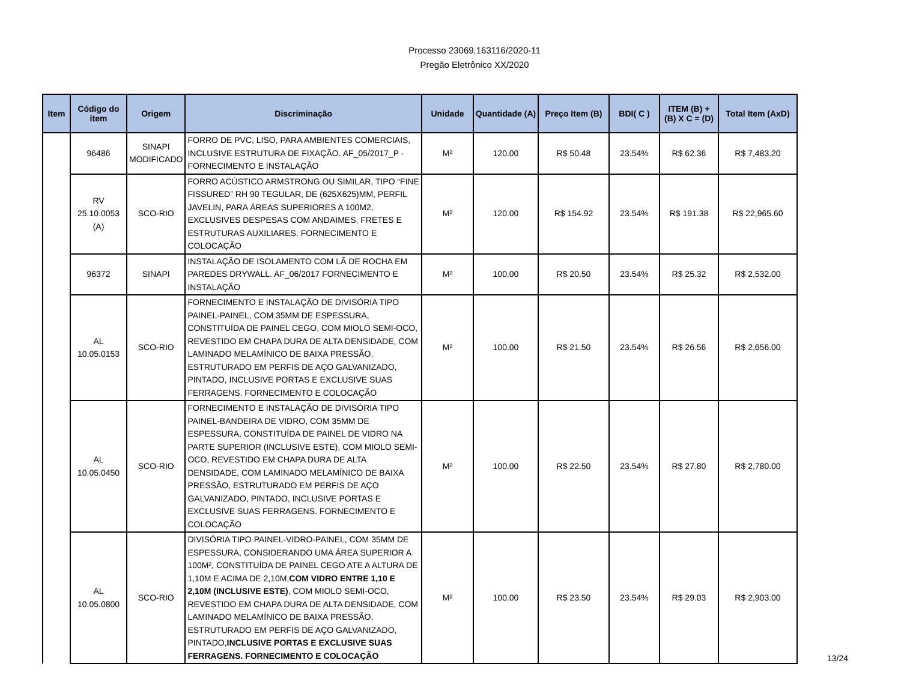Processo 23069.163116/2020-11
Pregão Eletrônico XX/2020
| Item | Código do item | Origem | Discriminação | Unidade | Quantidade (A) | Preço Item (B) | BDI( C ) | ITEM (B) + (B) X C = (D) | Total Item (AxD) |
| --- | --- | --- | --- | --- | --- | --- | --- | --- | --- |
| | 96486 | SINAPI MODIFICADO | FORRO DE PVC, LISO, PARA AMBIENTES COMERCIAIS, INCLUSIVE ESTRUTURA DE FIXAÇÃO. AF_05/2017_P - FORNECIMENTO E INSTALAÇÃO | M² | 120.00 | R$ 50.48 | 23.54% | R$ 62.36 | R$ 7,483.20 |
| | RV 25.10.0053 (A) | SCO-RIO | FORRO ACÚSTICO ARMSTRONG OU SIMILAR, TIPO “FINE FISSURED” RH 90 TEGULAR, DE (625X625)MM, PERFIL JAVELIN, PARA ÁREAS SUPERIORES A 100M2, EXCLUSIVES DESPESAS COM ANDAIMES, FRETES E ESTRUTURAS AUXILIARES. FORNECIMENTO E COLOCAÇÃO | M² | 120.00 | R$ 154.92 | 23.54% | R$ 191.38 | R$ 22,965.60 |
| | 96372 | SINAPI | INSTALAÇÃO DE ISOLAMENTO COM LÃ DE ROCHA EM PAREDES DRYWALL. AF_06/2017 FORNECIMENTO E INSTALAÇÃO | M² | 100.00 | R$ 20.50 | 23.54% | R$ 25.32 | R$ 2,532.00 |
| | AL 10.05.0153 | SCO-RIO | FORNECIMENTO E INSTALAÇÃO DE DIVISÓRIA TIPO PAINEL-PAINEL, COM 35MM DE ESPESSURA, CONSTITUÍDA DE PAINEL CEGO, COM MIOLO SEMI-OCO, REVESTIDO EM CHAPA DURA DE ALTA DENSIDADE, COM LAMINADO MELAMÍNICO DE BAIXA PRESSÃO, ESTRUTURADO EM PERFIS DE AÇO GALVANIZADO, PINTADO, INCLUSIVE PORTAS E EXCLUSIVE SUAS FERRAGENS. FORNECIMENTO E COLOCAÇÃO | M² | 100.00 | R$ 21.50 | 23.54% | R$ 26.56 | R$ 2,656.00 |
| | AL 10.05.0450 | SCO-RIO | FORNECIMENTO E INSTALAÇÃO DE DIVISÓRIA TIPO PAINEL-BANDEIRA DE VIDRO, COM 35MM DE ESPESSURA, CONSTITUÍDA DE PAINEL DE VIDRO NA PARTE SUPERIOR (INCLUSIVE ESTE), COM MIOLO SEMI-OCO, REVESTIDO EM CHAPA DURA DE ALTA DENSIDADE, COM LAMINADO MELAMÍNICO DE BAIXA PRESSÃO, ESTRUTURADO EM PERFIS DE AÇO GALVANIZADO, PINTADO, INCLUSIVE PORTAS E EXCLUSIVE SUAS FERRAGENS. FORNECIMENTO E COLOCAÇÃO | M² | 100.00 | R$ 22.50 | 23.54% | R$ 27.80 | R$ 2,780.00 |
| | AL 10.05.0800 | SCO-RIO | DIVISÓRIA TIPO PAINEL-VIDRO-PAINEL, COM 35MM DE ESPESSURA, CONSIDERANDO UMA ÁREA SUPERIOR A 100M², CONSTITUÍDA DE PAINEL CEGO ATE A ALTURA DE 1,10M E ACIMA DE 2,10M, COM VIDRO ENTRE 1,10 E 2,10M (INCLUSIVE ESTE) , COM MIOLO SEMI-OCO, REVESTIDO EM CHAPA DURA DE ALTA DENSIDADE, COM LAMINADO MELAMÍNICO DE BAIXA PRESSÃO, ESTRUTURADO EM PERFIS DE AÇO GALVANIZADO, PINTADO, INCLUSIVE PORTAS E EXCLUSIVE SUAS FERRAGENS. FORNECIMENTO E COLOCAÇÃO | M² | 100.00 | R$ 23.50 | 23.54% | R$ 29.03 | R$ 2,903.00 |
13/24